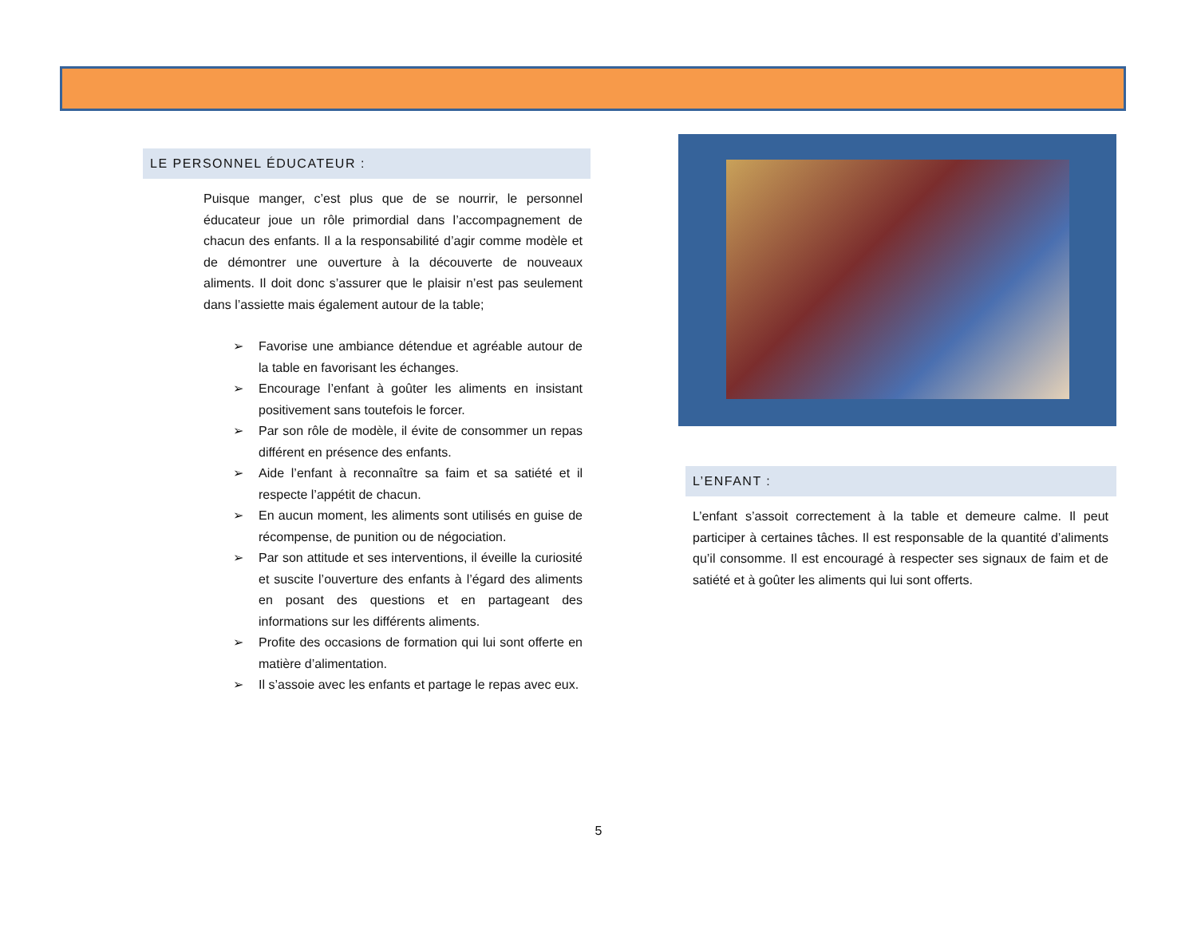LE PERSONNEL ÉDUCATEUR :
Puisque manger, c’est plus que de se nourrir, le personnel éducateur joue un rôle primordial dans l’accompagnement de chacun des enfants. Il a la responsabilité d’agir comme modèle et de démontrer une ouverture à la découverte de nouveaux aliments. Il doit donc s’assurer que le plaisir n’est pas seulement dans l’assiette mais également autour de la table;
➢ Favorise une ambiance détendue et agréable autour de la table en favorisant les échanges.
➢ Encourage l’enfant à goûter les aliments en insistant positivement sans toutefois le forcer.
➢ Par son rôle de modèle, il évite de consommer un repas différent en présence des enfants.
➢ Aide l’enfant à reconnaître sa faim et sa satiété et il respecte l’appétit de chacun.
➢ En aucun moment, les aliments sont utilisés en guise de récompense, de punition ou de négociation.
➢ Par son attitude et ses interventions, il éveille la curiosité et suscite l’ouverture des enfants à l’égard des aliments en posant des questions et en partageant des informations sur les différents aliments.
➢ Profite des occasions de formation qui lui sont offerte en matière d’alimentation.
➢ Il s’assoie avec les enfants et partage le repas avec eux.
L’ENFANT :
L’enfant s’assoit correctement à la table et demeure calme. Il peut participer à certaines tâches. Il est responsable de la quantité d’aliments qu’il consomme. Il est encouragé à respecter ses signaux de faim et de satiété et à goûter les aliments qui lui sont offerts.
5